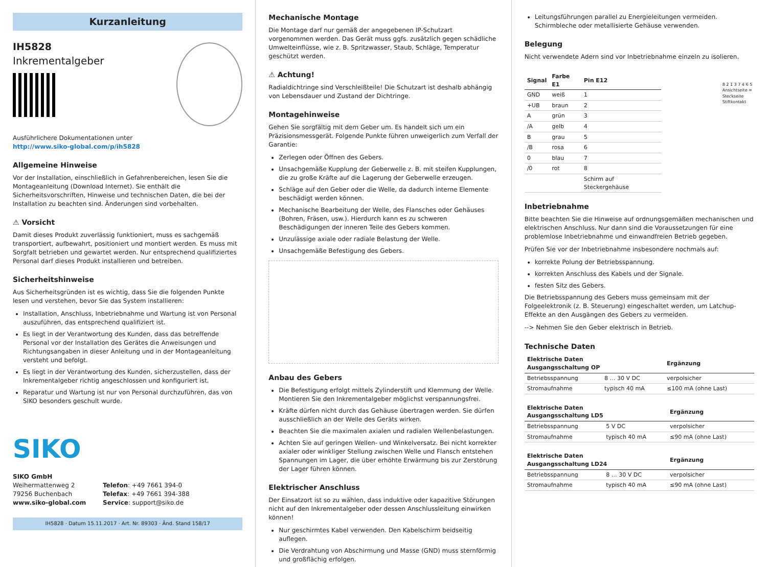Kurzanleitung
IH5828
Inkrementalgeber
Ausführlichere Dokumentationen unter
http://www.siko-global.com/p/ih5828
Allgemeine Hinweise
Vor der Installation, einschließlich in Gefahrenbereichen, lesen Sie die Montageanleitung (Download Internet). Sie enthält die Sicherheitsvorschriften, Hinweise und technischen Daten, die bei der Installation zu beachten sind. Änderungen sind vorbehalten.
⚠ Vorsicht
Damit dieses Produkt zuverlässig funktioniert, muss es sachgemäß transportiert, aufbewahrt, positioniert und montiert werden. Es muss mit Sorgfalt betrieben und gewartet werden. Nur entsprechend qualifiziertes Personal darf dieses Produkt installieren und betreiben.
Sicherheitshinweise
Aus Sicherheitsgründen ist es wichtig, dass Sie die folgenden Punkte lesen und verstehen, bevor Sie das System installieren:
Installation, Anschluss, Inbetriebnahme und Wartung ist von Personal auszuführen, das entsprechend qualifiziert ist.
Es liegt in der Verantwortung des Kunden, dass das betreffende Personal vor der Installation des Gerätes die Anweisungen und Richtungsangaben in dieser Anleitung und in der Montageanleitung versteht und befolgt.
Es liegt in der Verantwortung des Kunden, sicherzustellen, dass der Inkrementalgeber richtig angeschlossen und konfiguriert ist.
Reparatur und Wartung ist nur von Personal durchzuführen, das von SIKO besonders geschult wurde.
SIKO
SIKO GmbH
Weihermattenweg 2
79256 Buchenbach
www.siko-global.com
Telefon: +49 7661 394-0
Telefax: +49 7661 394-388
Service: support@siko.de
IH5828 · Datum 15.11.2017 · Art. Nr. 89303 · Änd. Stand 158/17
Mechanische Montage
Die Montage darf nur gemäß der angegebenen IP-Schutzart vorgenommen werden. Das Gerät muss ggfs. zusätzlich gegen schädliche Umwelteinflüsse, wie z. B. Spritzwasser, Staub, Schläge, Temperatur geschützt werden.
⚠ Achtung!
Radialdichtringe sind Verschleißteile! Die Schutzart ist deshalb abhängig von Lebensdauer und Zustand der Dichtringe.
Montagehinweise
Gehen Sie sorgfältig mit dem Geber um. Es handelt sich um ein Präzisionsmessgerät. Folgende Punkte führen unweigerlich zum Verfall der Garantie:
Zerlegen oder Öffnen des Gebers.
Unsachgemäße Kupplung der Geberwelle z. B. mit steifen Kupplungen, die zu große Kräfte auf die Lagerung der Geberwelle erzeugen.
Schläge auf den Geber oder die Welle, da dadurch interne Elemente beschädigt werden können.
Mechanische Bearbeitung der Welle, des Flansches oder Gehäuses (Bohren, Fräsen, usw.). Hierdurch kann es zu schweren Beschädigungen der inneren Teile des Gebers kommen.
Unzulässige axiale oder radiale Belastung der Welle.
Unsachgemäße Befestigung des Gebers.
Anbau des Gebers
Die Befestigung erfolgt mittels Zylinderstift und Klemmung der Welle. Montieren Sie den Inkrementalgeber möglichst verspannungsfrei.
Kräfte dürfen nicht durch das Gehäuse übertragen werden. Sie dürfen ausschließlich an der Welle des Geräts wirken.
Beachten Sie die maximalen axialen und radialen Wellenbelastungen.
Achten Sie auf geringen Wellen- und Winkelversatz. Bei nicht korrekter axialer oder winkliger Stellung zwischen Welle und Flansch entstehen Spannungen im Lager, die über erhöhte Erwärmung bis zur Zerstörung der Lager führen können.
Elektrischer Anschluss
Der Einsatzort ist so zu wählen, dass induktive oder kapazitive Störungen nicht auf den Inkrementalgeber oder dessen Anschlussleitung einwirken können!
Nur geschirmtes Kabel verwenden. Den Kabelschirm beidseitig auflegen.
Die Verdrahtung von Abschirmung und Masse (GND) muss sternförmig und großflächig erfolgen.
Leitungsführungen parallel zu Energieleitungen vermeiden. Schirmbleche oder metallisierte Gehäuse verwenden.
Belegung
Nicht verwendete Adern sind vor Inbetriebnahme einzeln zu isolieren.
| Signal | Farbe E1 | Pin E12 |
| --- | --- | --- |
| GND | weiß | 1 |
| +UB | braun | 2 |
| A | grün | 3 |
| /A | gelb | 4 |
| B | grau | 5 |
| /B | rosa | 6 |
| 0 | blau | 7 |
| /0 | rot | 8 |
| | | Schirm auf Steckergehäuse |
8 2 1 3 7 4 6 5
Ansichtseite =
Steckseite
Stiftkontakt
Inbetriebnahme
Bitte beachten Sie die Hinweise auf ordnungsgemäßen mechanischen und elektrischen Anschluss. Nur dann sind die Voraussetzungen für eine problemlose Inbetriebnahme und einwandfreien Betrieb gegeben.
Prüfen Sie vor der Inbetriebnahme insbesondere nochmals auf:
korrekte Polung der Betriebsspannung.
korrekten Anschluss des Kabels und der Signale.
festen Sitz des Gebers.
Die Betriebsspannung des Gebers muss gemeinsam mit der Folgeelektronik (z. B. Steuerung) eingeschaltet werden, um Latchup-Effekte an den Ausgängen des Gebers zu vermeiden.
--> Nehmen Sie den Geber elektrisch in Betrieb.
Technische Daten
| Elektrische Daten Ausgangsschaltung OP | | Ergänzung |
| --- | --- | --- |
| Betriebsspannung | 8 … 30 V DC | verpolsicher |
| Stromaufnahme | typisch 40 mA | ≤100 mA (ohne Last) |
| Elektrische Daten Ausgangsschaltung LD5 | | Ergänzung |
| --- | --- | --- |
| Betriebsspannung | 5 V DC | verpolsicher |
| Stromaufnahme | typisch 40 mA | ≤90 mA (ohne Last) |
| Elektrische Daten Ausgangsschaltung LD24 | | Ergänzung |
| --- | --- | --- |
| Betriebsspannung | 8 … 30 V DC | verpolsicher |
| Stromaufnahme | typisch 40 mA | ≤90 mA (ohne Last) |